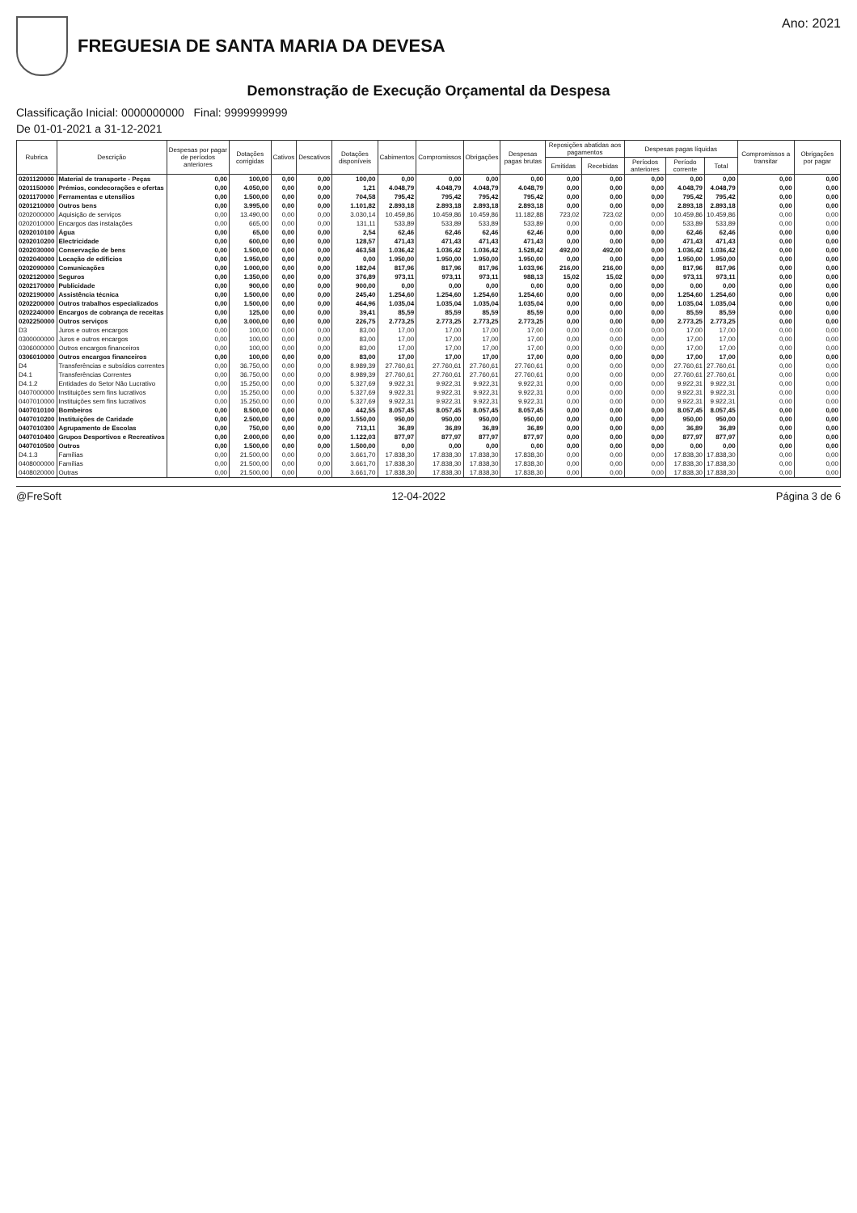FREGUESIA DE SANTA MARIA DA DEVESA
Ano: 2021
Demonstração de Execução Orçamental da Despesa
Classificação Inicial: 0000000000 Final: 9999999999
De 01-01-2021 a 31-12-2021
| Rubrica | Descrição | Despesas por pagar de períodos anteriores | Dotações corrigidas | Cativos | Descativos | Dotações disponíveis | Cabimentos | Compromissos | Obrigações | Despesas pagas brutas | Reposições abatidas aos pagamentos | | Despesas pagas líquidas | | | Compromissos a transitar | Obrigações por pagar |
| --- | --- | --- | --- | --- | --- | --- | --- | --- | --- | --- | --- | --- | --- | --- | --- | --- | --- |
| | | | | | | | | | | | Emitidas | Recebidas | Períodos anteriores | Período corrente | Total | | |
| 0201120000 | Material de transporte - Peças | 0,00 | 100,00 | 0,00 | 0,00 | 100,00 | 0,00 | 0,00 | 0,00 | 0,00 | 0,00 | 0,00 | 0,00 | 0,00 | 0,00 | 0,00 | 0,00 |
| 0201150000 | Prémios, condecorações e ofertas | 0,00 | 4.050,00 | 0,00 | 0,00 | 1,21 | 4.048,79 | 4.048,79 | 4.048,79 | 4.048,79 | 0,00 | 0,00 | 0,00 | 4.048,79 | 4.048,79 | 0,00 | 0,00 |
| 0201170000 | Ferramentas e utensílios | 0,00 | 1.500,00 | 0,00 | 0,00 | 704,58 | 795,42 | 795,42 | 795,42 | 795,42 | 0,00 | 0,00 | 0,00 | 795,42 | 795,42 | 0,00 | 0,00 |
| 0201210000 | Outros bens | 0,00 | 3.995,00 | 0,00 | 0,00 | 1.101,82 | 2.893,18 | 2.893,18 | 2.893,18 | 2.893,18 | 0,00 | 0,00 | 0,00 | 2.893,18 | 2.893,18 | 0,00 | 0,00 |
| 0202000000 | Aquisição de serviços | 0,00 | 13.490,00 | 0,00 | 0,00 | 3.030,14 | 10.459,86 | 10.459,86 | 10.459,86 | 11.182,88 | 723,02 | 723,02 | 0,00 | 10.459,86 | 10.459,86 | 0,00 | 0,00 |
| 0202010000 | Encargos das instalações | 0,00 | 665,00 | 0,00 | 0,00 | 131,11 | 533,89 | 533,89 | 533,89 | 533,89 | 0,00 | 0,00 | 0,00 | 533,89 | 533,89 | 0,00 | 0,00 |
| 0202010100 | Água | 0,00 | 65,00 | 0,00 | 0,00 | 2,54 | 62,46 | 62,46 | 62,46 | 62,46 | 0,00 | 0,00 | 0,00 | 62,46 | 62,46 | 0,00 | 0,00 |
| 0202010200 | Electricidade | 0,00 | 600,00 | 0,00 | 0,00 | 128,57 | 471,43 | 471,43 | 471,43 | 471,43 | 0,00 | 0,00 | 0,00 | 471,43 | 471,43 | 0,00 | 0,00 |
| 0202030000 | Conservação de bens | 0,00 | 1.500,00 | 0,00 | 0,00 | 463,58 | 1.036,42 | 1.036,42 | 1.036,42 | 1.528,42 | 492,00 | 492,00 | 0,00 | 1.036,42 | 1.036,42 | 0,00 | 0,00 |
| 0202040000 | Locação de edifícios | 0,00 | 1.950,00 | 0,00 | 0,00 | 0,00 | 1.950,00 | 1.950,00 | 1.950,00 | 1.950,00 | 0,00 | 0,00 | 0,00 | 1.950,00 | 1.950,00 | 0,00 | 0,00 |
| 0202090000 | Comunicações | 0,00 | 1.000,00 | 0,00 | 0,00 | 182,04 | 817,96 | 817,96 | 817,96 | 1.033,96 | 216,00 | 216,00 | 0,00 | 817,96 | 817,96 | 0,00 | 0,00 |
| 0202120000 | Seguros | 0,00 | 1.350,00 | 0,00 | 0,00 | 376,89 | 973,11 | 973,11 | 973,11 | 988,13 | 15,02 | 15,02 | 0,00 | 973,11 | 973,11 | 0,00 | 0,00 |
| 0202170000 | Publicidade | 0,00 | 900,00 | 0,00 | 0,00 | 900,00 | 0,00 | 0,00 | 0,00 | 0,00 | 0,00 | 0,00 | 0,00 | 0,00 | 0,00 | 0,00 | 0,00 |
| 0202190000 | Assistência técnica | 0,00 | 1.500,00 | 0,00 | 0,00 | 245,40 | 1.254,60 | 1.254,60 | 1.254,60 | 1.254,60 | 0,00 | 0,00 | 0,00 | 1.254,60 | 1.254,60 | 0,00 | 0,00 |
| 0202200000 | Outros trabalhos especializados | 0,00 | 1.500,00 | 0,00 | 0,00 | 464,96 | 1.035,04 | 1.035,04 | 1.035,04 | 1.035,04 | 0,00 | 0,00 | 0,00 | 1.035,04 | 1.035,04 | 0,00 | 0,00 |
| 0202240000 | Encargos de cobrança de receitas | 0,00 | 125,00 | 0,00 | 0,00 | 39,41 | 85,59 | 85,59 | 85,59 | 85,59 | 0,00 | 0,00 | 0,00 | 85,59 | 85,59 | 0,00 | 0,00 |
| 0202250000 | Outros serviços | 0,00 | 3.000,00 | 0,00 | 0,00 | 226,75 | 2.773,25 | 2.773,25 | 2.773,25 | 2.773,25 | 0,00 | 0,00 | 0,00 | 2.773,25 | 2.773,25 | 0,00 | 0,00 |
| D3 | Juros e outros encargos | 0,00 | 100,00 | 0,00 | 0,00 | 83,00 | 17,00 | 17,00 | 17,00 | 17,00 | 0,00 | 0,00 | 0,00 | 17,00 | 17,00 | 0,00 | 0,00 |
| 0300000000 | Juros e outros encargos | 0,00 | 100,00 | 0,00 | 0,00 | 83,00 | 17,00 | 17,00 | 17,00 | 17,00 | 0,00 | 0,00 | 0,00 | 17,00 | 17,00 | 0,00 | 0,00 |
| 0306000000 | Outros encargos financeiros | 0,00 | 100,00 | 0,00 | 0,00 | 83,00 | 17,00 | 17,00 | 17,00 | 17,00 | 0,00 | 0,00 | 0,00 | 17,00 | 17,00 | 0,00 | 0,00 |
| 0306010000 | Outros encargos financeiros | 0,00 | 100,00 | 0,00 | 0,00 | 83,00 | 17,00 | 17,00 | 17,00 | 17,00 | 0,00 | 0,00 | 0,00 | 17,00 | 17,00 | 0,00 | 0,00 |
| D4 | Transferências e subsídios correntes | 0,00 | 36.750,00 | 0,00 | 0,00 | 8.989,39 | 27.760,61 | 27.760,61 | 27.760,61 | 27.760,61 | 0,00 | 0,00 | 0,00 | 27.760,61 | 27.760,61 | 0,00 | 0,00 |
| D4.1 | Transferências Correntes | 0,00 | 36.750,00 | 0,00 | 0,00 | 8.989,39 | 27.760,61 | 27.760,61 | 27.760,61 | 27.760,61 | 0,00 | 0,00 | 0,00 | 27.760,61 | 27.760,61 | 0,00 | 0,00 |
| D4.1.2 | Entidades do Setor Não Lucrativo | 0,00 | 15.250,00 | 0,00 | 0,00 | 5.327,69 | 9.922,31 | 9.922,31 | 9.922,31 | 9.922,31 | 0,00 | 0,00 | 0,00 | 9.922,31 | 9.922,31 | 0,00 | 0,00 |
| 0407000000 | Instituições sem fins lucrativos | 0,00 | 15.250,00 | 0,00 | 0,00 | 5.327,69 | 9.922,31 | 9.922,31 | 9.922,31 | 9.922,31 | 0,00 | 0,00 | 0,00 | 9.922,31 | 9.922,31 | 0,00 | 0,00 |
| 0407010000 | Instituições sem fins lucrativos | 0,00 | 15.250,00 | 0,00 | 0,00 | 5.327,69 | 9.922,31 | 9.922,31 | 9.922,31 | 9.922,31 | 0,00 | 0,00 | 0,00 | 9.922,31 | 9.922,31 | 0,00 | 0,00 |
| 0407010100 | Bombeiros | 0,00 | 8.500,00 | 0,00 | 0,00 | 442,55 | 8.057,45 | 8.057,45 | 8.057,45 | 8.057,45 | 0,00 | 0,00 | 0,00 | 8.057,45 | 8.057,45 | 0,00 | 0,00 |
| 0407010200 | Instituições de Caridade | 0,00 | 2.500,00 | 0,00 | 0,00 | 1.550,00 | 950,00 | 950,00 | 950,00 | 950,00 | 0,00 | 0,00 | 0,00 | 950,00 | 950,00 | 0,00 | 0,00 |
| 0407010300 | Agrupamento de Escolas | 0,00 | 750,00 | 0,00 | 0,00 | 713,11 | 36,89 | 36,89 | 36,89 | 36,89 | 0,00 | 0,00 | 0,00 | 36,89 | 36,89 | 0,00 | 0,00 |
| 0407010400 | Grupos Desportivos e Recreativos | 0,00 | 2.000,00 | 0,00 | 0,00 | 1.122,03 | 877,97 | 877,97 | 877,97 | 877,97 | 0,00 | 0,00 | 0,00 | 877,97 | 877,97 | 0,00 | 0,00 |
| 0407010500 | Outros | 0,00 | 1.500,00 | 0,00 | 0,00 | 1.500,00 | 0,00 | 0,00 | 0,00 | 0,00 | 0,00 | 0,00 | 0,00 | 0,00 | 0,00 | 0,00 | 0,00 |
| D4.1.3 | Famílias | 0,00 | 21.500,00 | 0,00 | 0,00 | 3.661,70 | 17.838,30 | 17.838,30 | 17.838,30 | 17.838,30 | 0,00 | 0,00 | 0,00 | 17.838,30 | 17.838,30 | 0,00 | 0,00 |
| 0408000000 | Famílias | 0,00 | 21.500,00 | 0,00 | 0,00 | 3.661,70 | 17.838,30 | 17.838,30 | 17.838,30 | 17.838,30 | 0,00 | 0,00 | 0,00 | 17.838,30 | 17.838,30 | 0,00 | 0,00 |
| 0408020000 | Outras | 0,00 | 21.500,00 | 0,00 | 0,00 | 3.661,70 | 17.838,30 | 17.838,30 | 17.838,30 | 17.838,30 | 0,00 | 0,00 | 0,00 | 17.838,30 | 17.838,30 | 0,00 | 0,00 |
@FreSoft 12-04-2022 Página 3 de 6